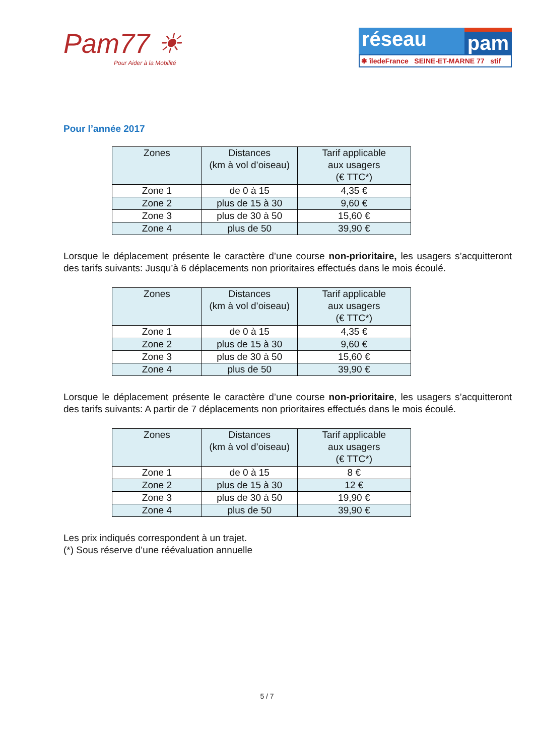Pam77 ☀
Pour Aider à la Mobilité
réseau pam
✱ îledeFrance SEINE-ET-MARNE 77 stif
Pour l’année 2017
| Zones | Distances (km à vol d’oiseau) | Tarif applicable aux usagers (€ TTC*) |
| --- | --- | --- |
| Zone 1 | de 0 à 15 | 4,35 € |
| Zone 2 | plus de 15 à 30 | 9,60 € |
| Zone 3 | plus de 30 à 50 | 15,60 € |
| Zone 4 | plus de 50 | 39,90 € |
Lorsque le déplacement présente le caractère d’une course non-prioritaire, les usagers s’acquitteront des tarifs suivants: Jusqu’à 6 déplacements non prioritaires effectués dans le mois écoulé.
| Zones | Distances (km à vol d’oiseau) | Tarif applicable aux usagers (€ TTC*) |
| --- | --- | --- |
| Zone 1 | de 0 à 15 | 4,35 € |
| Zone 2 | plus de 15 à 30 | 9,60 € |
| Zone 3 | plus de 30 à 50 | 15,60 € |
| Zone 4 | plus de 50 | 39,90 € |
Lorsque le déplacement présente le caractère d’une course non-prioritaire, les usagers s’acquitteront des tarifs suivants: A partir de 7 déplacements non prioritaires effectués dans le mois écoulé.
| Zones | Distances (km à vol d’oiseau) | Tarif applicable aux usagers (€ TTC*) |
| --- | --- | --- |
| Zone 1 | de 0 à 15 | 8 € |
| Zone 2 | plus de 15 à 30 | 12 € |
| Zone 3 | plus de 30 à 50 | 19,90 € |
| Zone 4 | plus de 50 | 39,90 € |
Les prix indiqués correspondent à un trajet.
(*) Sous réserve d’une réévaluation annuelle
5 / 7